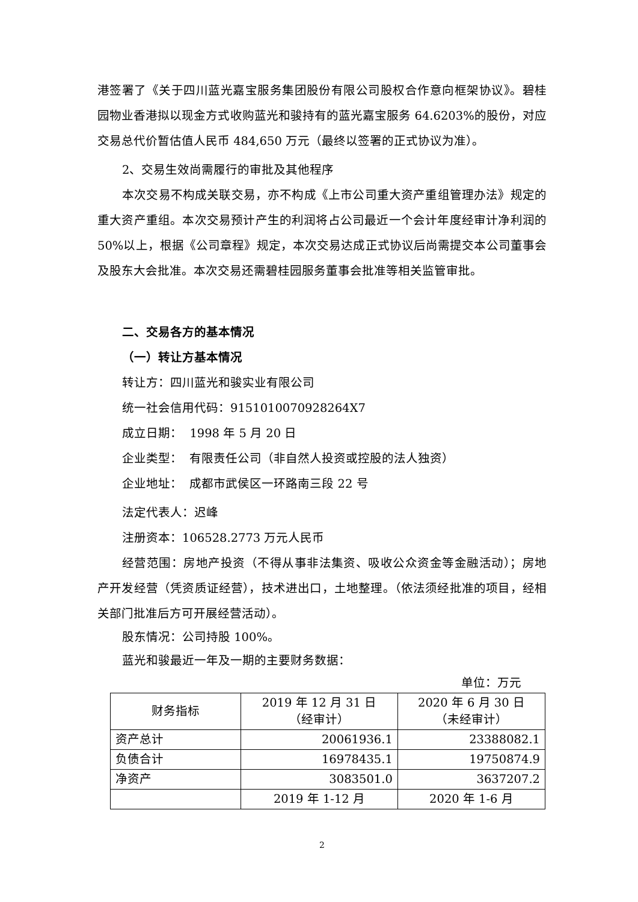港签署了《关于四川蓝光嘉宝服务集团股份有限公司股权合作意向框架协议》。碧桂园物业香港拟以现金方式收购蓝光和骏持有的蓝光嘉宝服务 64.6203%的股份，对应交易总代价暂估值人民币 484,650 万元（最终以签署的正式协议为准）。
2、交易生效尚需履行的审批及其他程序
本次交易不构成关联交易，亦不构成《上市公司重大资产重组管理办法》规定的重大资产重组。本次交易预计产生的利润将占公司最近一个会计年度经审计净利润的 50%以上，根据《公司章程》规定，本次交易达成正式协议后尚需提交本公司董事会及股东大会批准。本次交易还需碧桂园服务董事会批准等相关监管审批。
二、交易各方的基本情况
（一）转让方基本情况
转让方：四川蓝光和骏实业有限公司
统一社会信用代码：9151010070928264X7
成立日期： 1998 年 5 月 20 日
企业类型： 有限责任公司（非自然人投资或控股的法人独资）
企业地址： 成都市武侯区一环路南三段 22 号
法定代表人：迟峰
注册资本：106528.2773 万元人民币
经营范围：房地产投资（不得从事非法集资、吸收公众资金等金融活动）；房地产开发经营（凭资质证经营），技术进出口，土地整理。（依法须经批准的项目，经相关部门批准后方可开展经营活动）。
股东情况：公司持股 100%。
蓝光和骏最近一年及一期的主要财务数据：
单位：万元
| 财务指标 | 2019 年 12 月 31 日 （经审计） | 2020 年 6 月 30 日 （未经审计） |
| --- | --- | --- |
| 资产总计 | 20061936.1 | 23388082.1 |
| 负债合计 | 16978435.1 | 19750874.9 |
| 净资产 | 3083501.0 | 3637207.2 |
| | 2019 年 1-12 月 | 2020 年 1-6 月 |
2